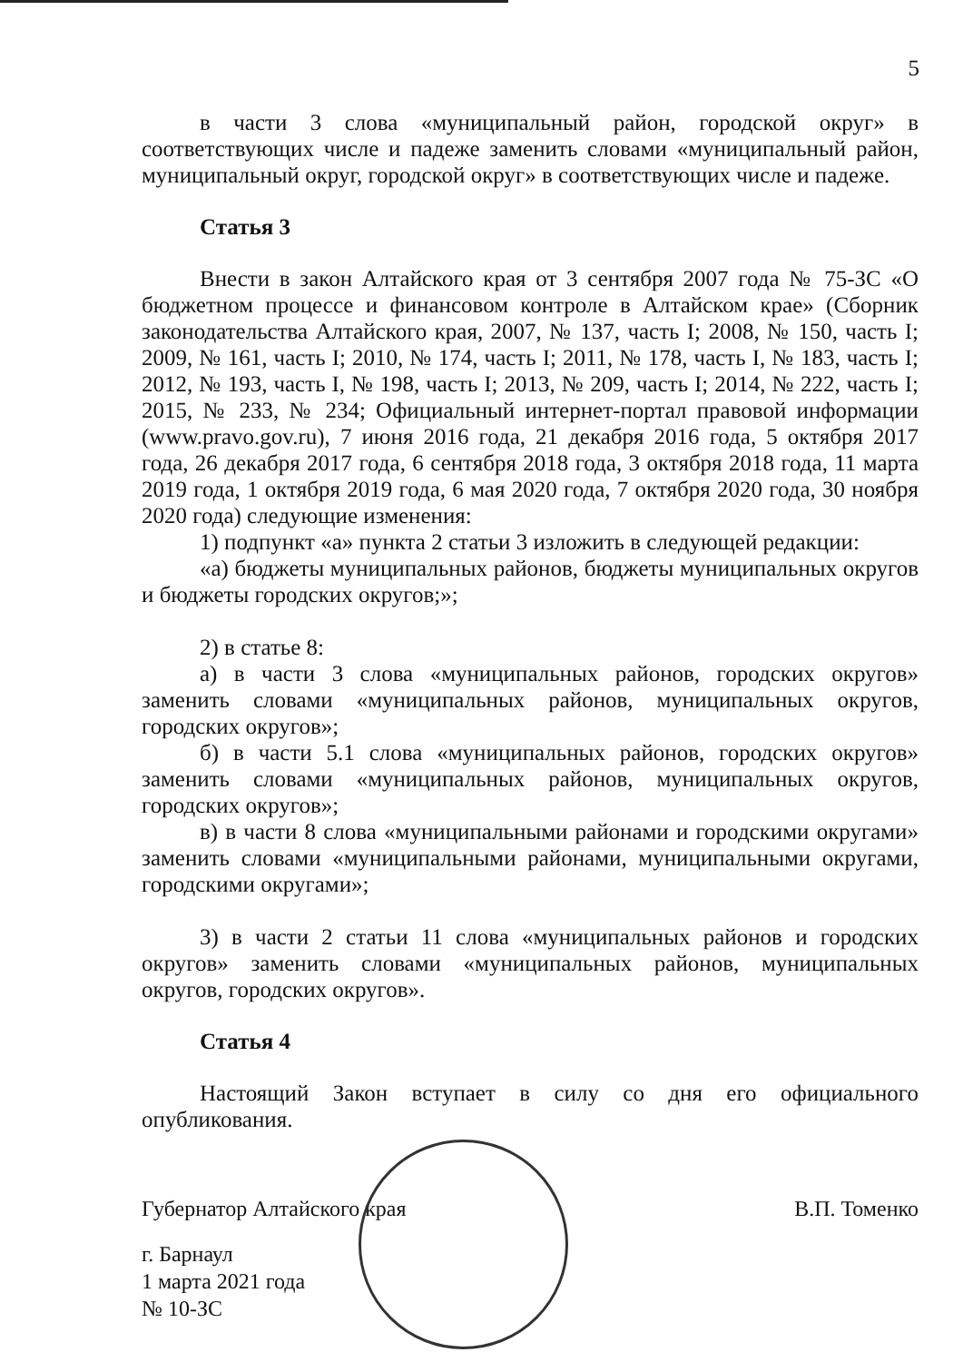5
в части 3 слова «муниципальный район, городской округ» в соответствующих числе и падеже заменить словами «муниципальный район, муниципальный округ, городской округ» в соответствующих числе и падеже.
Статья 3
Внести в закон Алтайского края от 3 сентября 2007 года № 75-ЗС «О бюджетном процессе и финансовом контроле в Алтайском крае» (Сборник законодательства Алтайского края, 2007, № 137, часть I; 2008, № 150, часть I; 2009, № 161, часть I; 2010, № 174, часть I; 2011, № 178, часть I, № 183, часть I; 2012, № 193, часть I, № 198, часть I; 2013, № 209, часть I; 2014, № 222, часть I; 2015, № 233, № 234; Официальный интернет-портал правовой информации (www.pravo.gov.ru), 7 июня 2016 года, 21 декабря 2016 года, 5 октября 2017 года, 26 декабря 2017 года, 6 сентября 2018 года, 3 октября 2018 года, 11 марта 2019 года, 1 октября 2019 года, 6 мая 2020 года, 7 октября 2020 года, 30 ноября 2020 года) следующие изменения:
1) подпункт «а» пункта 2 статьи 3 изложить в следующей редакции:
«а) бюджеты муниципальных районов, бюджеты муниципальных округов и бюджеты городских округов;»;
2) в статье 8:
а) в части 3 слова «муниципальных районов, городских округов» заменить словами «муниципальных районов, муниципальных округов, городских округов»;
б) в части 5.1 слова «муниципальных районов, городских округов» заменить словами «муниципальных районов, муниципальных округов, городских округов»;
в) в части 8 слова «муниципальными районами и городскими округами» заменить словами «муниципальными районами, муниципальными округами, городскими округами»;
3) в части 2 статьи 11 слова «муниципальных районов и городских округов» заменить словами «муниципальных районов, муниципальных округов, городских округов».
Статья 4
Настоящий Закон вступает в силу со дня его официального опубликования.
Губернатор Алтайского края В.П. Томенко
г. Барнаул
1 марта 2021 года
№ 10-ЗС